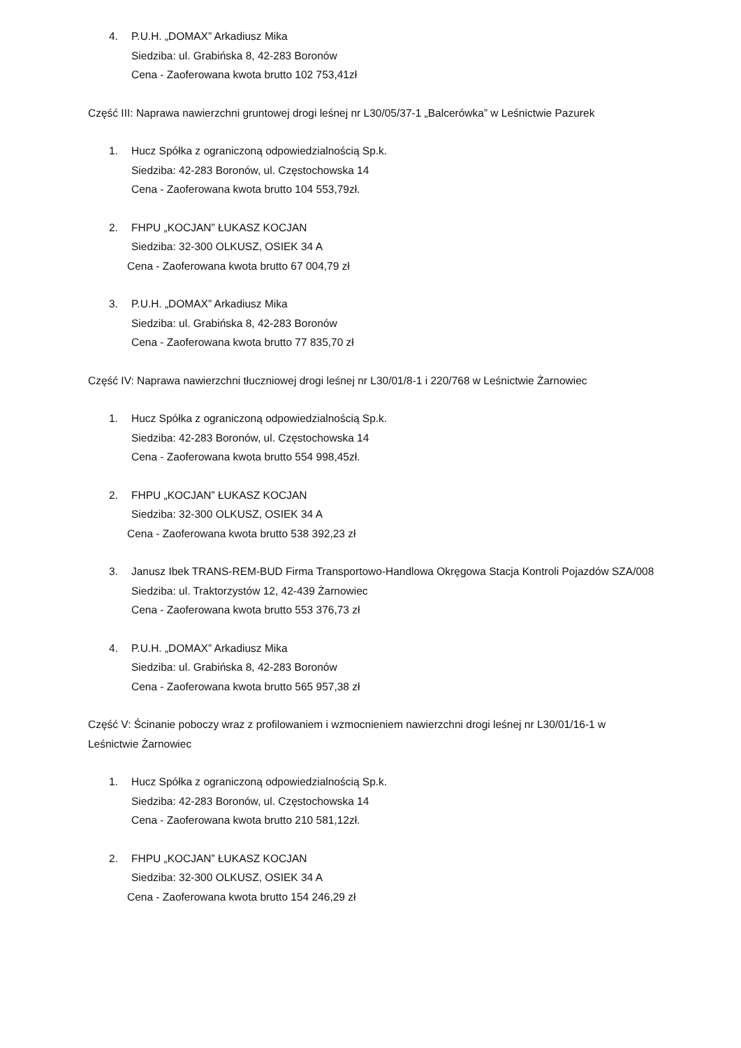4. P.U.H. „DOMAX” Arkadiusz Mika
Siedziba: ul. Grabińska 8, 42-283 Boronów
Cena - Zaoferowana kwota brutto 102 753,41zł
Część III: Naprawa nawierzchni gruntowej drogi leśnej nr L30/05/37-1 „Balcerówka” w Leśnictwie Pazurek
1. Hucz Spółka z ograniczoną odpowiedzialnością Sp.k.
Siedziba: 42-283 Boronów, ul. Częstochowska 14
Cena - Zaoferowana kwota brutto 104 553,79zł.
2. FHPU „KOCJAN” ŁUKASZ KOCJAN
Siedziba: 32-300 OLKUSZ, OSIEK 34 A
Cena - Zaoferowana kwota brutto 67 004,79 zł
3. P.U.H. „DOMAX” Arkadiusz Mika
Siedziba: ul. Grabińska 8, 42-283 Boronów
Cena - Zaoferowana kwota brutto 77 835,70 zł
Część IV: Naprawa nawierzchni tłuczniowej drogi leśnej nr L30/01/8-1 i 220/768 w Leśnictwie Żarnowiec
1. Hucz Spółka z ograniczoną odpowiedzialnością Sp.k.
Siedziba: 42-283 Boronów, ul. Częstochowska 14
Cena - Zaoferowana kwota brutto 554 998,45zł.
2. FHPU „KOCJAN” ŁUKASZ KOCJAN
Siedziba: 32-300 OLKUSZ, OSIEK 34 A
Cena - Zaoferowana kwota brutto 538 392,23 zł
3. Janusz Ibek TRANS-REM-BUD Firma Transportowo-Handlowa Okręgowa Stacja Kontroli Pojazdów SZA/008
Siedziba: ul. Traktorzystów 12, 42-439 Żarnowiec
Cena - Zaoferowana kwota brutto 553 376,73 zł
4. P.U.H. „DOMAX” Arkadiusz Mika
Siedziba: ul. Grabińska 8, 42-283 Boronów
Cena - Zaoferowana kwota brutto 565 957,38 zł
Część V: Ścinanie poboczy wraz z profilowaniem i wzmocnieniem nawierzchni drogi leśnej nr L30/01/16-1 w Leśnictwie Żarnowiec
1. Hucz Spółka z ograniczoną odpowiedzialnością Sp.k.
Siedziba: 42-283 Boronów, ul. Częstochowska 14
Cena - Zaoferowana kwota brutto 210 581,12zł.
2. FHPU „KOCJAN” ŁUKASZ KOCJAN
Siedziba: 32-300 OLKUSZ, OSIEK 34 A
Cena - Zaoferowana kwota brutto 154 246,29 zł